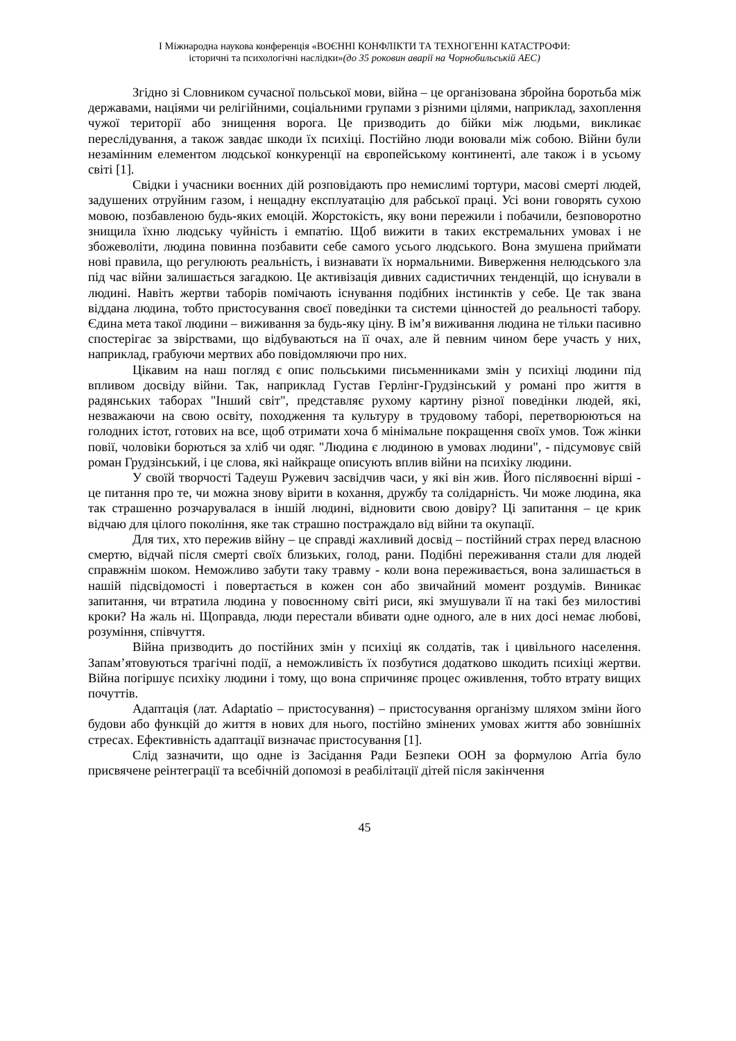І Міжнародна наукова конференція «ВОЄННІ КОНФЛІКТИ ТА ТЕХНОГЕННІ КАТАСТРОФИ:
історичні та психологічні наслідки»(до 35 роковин аварії на Чорнобильській АЕС)
Згідно зі Словником сучасної польської мови, війна – це організована збройна боротьба між державами, націями чи релігійними, соціальними групами з різними цілями, наприклад, захоплення чужої території або знищення ворога. Це призводить до бійки між людьми, викликає переслідування, а також завдає шкоди їх психіці. Постійно люди воювали між собою. Війни були незамінним елементом людської конкуренції на європейському континенті, але також і в усьому світі [1].
Свідки і учасники воєнних дій розповідають про немислимі тортури, масові смерті людей, задушених отруйним газом, і нещадну експлуатацію для рабської праці. Усі вони говорять сухою мовою, позбавленою будь-яких емоцій. Жорстокість, яку вони пережили і побачили, безповоротно знищила їхню людську чуйність і емпатію. Щоб вижити в таких екстремальних умовах і не збожеволіти, людина повинна позбавити себе самого усього людського. Вона змушена приймати нові правила, що регулюють реальність, і визнавати їх нормальними. Виверження нелюдського зла під час війни залишається загадкою. Це активізація дивних садистичних тенденцій, що існували в людині. Навіть жертви таборів помічають існування подібних інстинктів у себе. Це так звана віддана людина, тобто пристосування своєї поведінки та системи цінностей до реальності табору. Єдина мета такої людини – виживання за будь-яку ціну. В ім’я виживання людина не тільки пасивно спостерігає за звірствами, що відбуваються на її очах, але й певним чином бере участь у них, наприклад, грабуючи мертвих або повідомляючи про них.
Цікавим на наш погляд є опис польськими письменниками змін у психіці людини під впливом досвіду війни. Так, наприклад Густав Герлінг-Грудзінський у романі про життя в радянських таборах "Інший світ", представляє рухому картину різної поведінки людей, які, незважаючи на свою освіту, походження та культуру в трудовому таборі, перетворюються на голодних істот, готових на все, щоб отримати хоча б мінімальне покращення своїх умов. Тож жінки повії, чоловіки борються за хліб чи одяг. "Людина є людиною в умовах людини", - підсумовує свій роман Грудзінський, і це слова, які найкраще описують вплив війни на психіку людини.
У своїй творчості Тадеуш Ружевич засвідчив часи, у які він жив. Його післявоєнні вірші - це питання про те, чи можна знову вірити в кохання, дружбу та солідарність. Чи може людина, яка так страшенно розчарувалася в іншій людині, відновити свою довіру? Ці запитання – це крик відчаю для цілого покоління, яке так страшно постраждало від війни та окупації.
Для тих, хто пережив війну – це справді жахливий досвід – постійний страх перед власною смертю, відчай після смерті своїх близьких, голод, рани. Подібні переживання стали для людей справжнім шоком. Неможливо забути таку травму - коли вона переживається, вона залишається в нашій підсвідомості і повертається в кожен сон або звичайний момент роздумів. Виникає запитання, чи втратила людина у повоєнному світі риси, які змушували її на такі без милостиві кроки? На жаль ні. Щоправда, люди перестали вбивати одне одного, але в них досі немає любові, розуміння, співчуття.
Війна призводить до постійних змін у психіці як солдатів, так і цивільного населення. Запам’ятовуються трагічні події, а неможливість їх позбутися додатково шкодить психіці жертви. Війна погіршує психіку людини і тому, що вона спричиняє процес оживлення, тобто втрату вищих почуттів.
Адаптація (лат. Adaptatio – пристосування) – пристосування організму шляхом зміни його будови або функцій до життя в нових для нього, постійно змінених умовах життя або зовнішніх стресах. Ефективність адаптації визначає пристосування [1].
Слід зазначити, що одне із Засідання Ради Безпеки ООН за формулою Arria було присвячене реінтеграції та всебічній допомозі в реабілітації дітей після закінчення
45